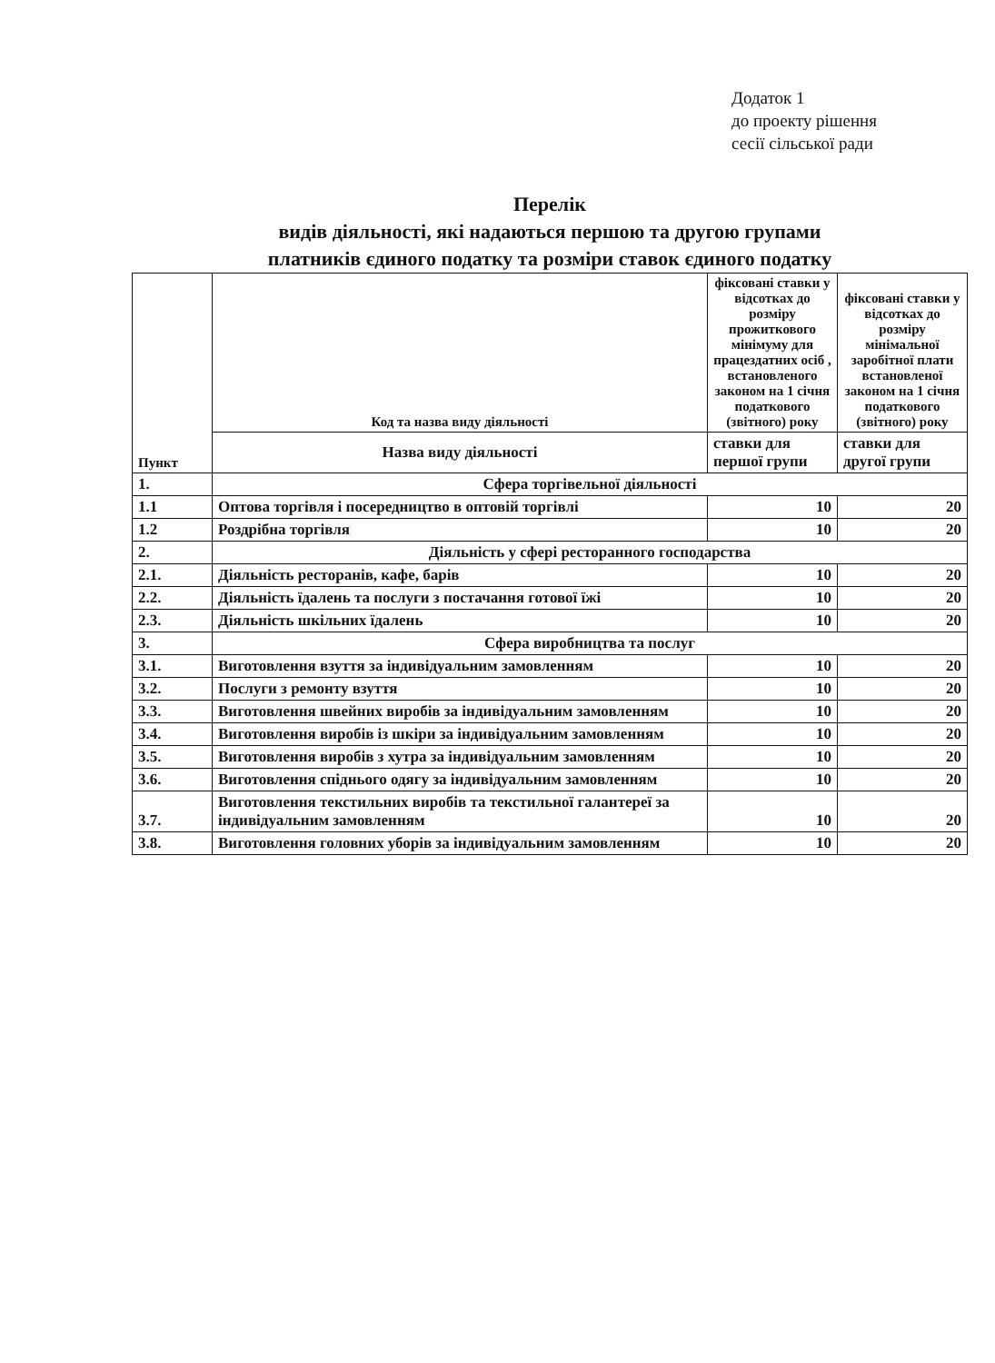Додаток 1
до проекту рішення
сесії сільської ради
Перелік
видів діяльності, які надаються першою та другою групами
платників єдиного податку та розміри ставок єдиного податку
| Пункт | Код та назва виду діяльності | фіксовані ставки у відсотках до розміру прожиткового мінімуму для працездатних осіб , встановленого законом на 1 січня податкового (звітного) року | фіксовані ставки у відсотках до розміру мінімальної заробітної плати встановленої законом на 1 січня податкового (звітного) року |
| --- | --- | --- | --- |
| | Назва виду діяльності | ставки для першої групи | ставки для другої групи |
| 1. | Сфера торгівельної діяльності | | |
| 1.1 | Оптова торгівля і посередництво в оптовій торгівлі | 10 | 20 |
| 1.2 | Роздрібна торгівля | 10 | 20 |
| 2. | Діяльність у сфері ресторанного господарства | | |
| 2.1. | Діяльність ресторанів, кафе, барів | 10 | 20 |
| 2.2. | Діяльність їдалень та послуги з постачання готової їжі | 10 | 20 |
| 2.3. | Діяльність шкільних їдалень | 10 | 20 |
| 3. | Сфера виробництва та послуг | | |
| 3.1. | Виготовлення взуття за індивідуальним замовленням | 10 | 20 |
| 3.2. | Послуги з ремонту взуття | 10 | 20 |
| 3.3. | Виготовлення швейних виробів за індивідуальним замовленням | 10 | 20 |
| 3.4. | Виготовлення виробів із шкіри за індивідуальним замовленням | 10 | 20 |
| 3.5. | Виготовлення виробів з хутра за індивідуальним замовленням | 10 | 20 |
| 3.6. | Виготовлення спіднього одягу за індивідуальним замовленням | 10 | 20 |
| 3.7. | Виготовлення текстильних виробів та текстильної галантереї за індивідуальним замовленням | 10 | 20 |
| 3.8. | Виготовлення головних уборів за індивідуальним замовленням | 10 | 20 |